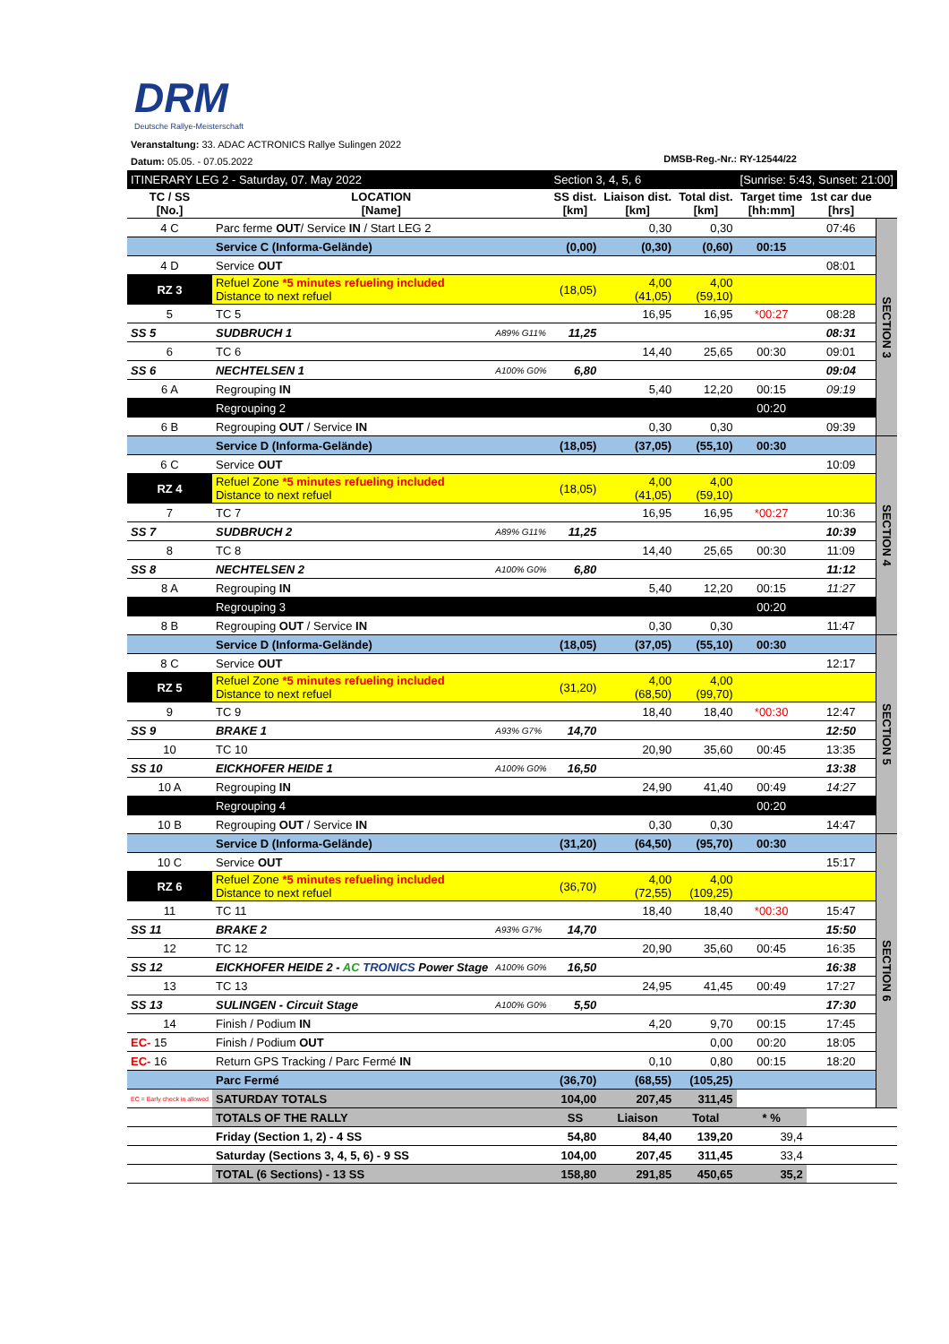DRM
Deutsche Rallye-Meisterschaft
Veranstaltung: 33. ADAC ACTRONICS Rallye Sulingen 2022
Datum: 05.05. - 07.05.2022
DMSB-Reg.-Nr.: RY-12544/22
| ITINERARY LEG 2 - Saturday, 07. May 2022 | | | Section 3, 4, 5, 6 | | | [Sunrise: 5:43, Sunset: 21:00] | | |
| TC / SS [No.] | LOCATION [Name] | | SS dist. [km] | Liaison dist. [km] | Total dist. [km] | Target time [hh:mm] | 1st car due [hrs] | |
| 4 C | Parc ferme OUT / Service IN / Start LEG 2 | | | 0,30 | 0,30 | | 07:46 | SECTION 3 |
| | Service C (Informa-Gelände) | | (0,00) | (0,30) | (0,60) | 00:15 | | |
| 4 D | Service OUT | | | | | | 08:01 | |
| RZ 3 | Refuel Zone *5 minutes refueling included Distance to next refuel | | (18,05) | 4,00 (41,05) | 4,00 (59,10) | | | |
| 5 | TC 5 | | | 16,95 | 16,95 | *00:27 | 08:28 | |
| SS 5 | SUDBRUCH 1 | A89% G11% | 11,25 | | | | 08:31 | |
| 6 | TC 6 | | | 14,40 | 25,65 | 00:30 | 09:01 | |
| SS 6 | NECHTELSEN 1 | A100% G0% | 6,80 | | | | 09:04 | |
| 6 A | Regrouping IN | | | 5,40 | 12,20 | 00:15 | 09:19 | |
| | Regrouping 2 | | | | | 00:20 | | |
| 6 B | Regrouping OUT / Service IN | | | 0,30 | 0,30 | | 09:39 | |
| | Service D (Informa-Gelände) | | (18,05) | (37,05) | (55,10) | 00:30 | | SECTION 4 |
| 6 C | Service OUT | | | | | | 10:09 | |
| RZ 4 | Refuel Zone *5 minutes refueling included Distance to next refuel | | (18,05) | 4,00 (41,05) | 4,00 (59,10) | | | |
| 7 | TC 7 | | | 16,95 | 16,95 | *00:27 | 10:36 | |
| SS 7 | SUDBRUCH 2 | A89% G11% | 11,25 | | | | 10:39 | |
| 8 | TC 8 | | | 14,40 | 25,65 | 00:30 | 11:09 | |
| SS 8 | NECHTELSEN 2 | A100% G0% | 6,80 | | | | 11:12 | |
| 8 A | Regrouping IN | | | 5,40 | 12,20 | 00:15 | 11:27 | |
| | Regrouping 3 | | | | | 00:20 | | |
| 8 B | Regrouping OUT / Service IN | | | 0,30 | 0,30 | | 11:47 | |
| | Service D (Informa-Gelände) | | (18,05) | (37,05) | (55,10) | 00:30 | | SECTION 5 |
| 8 C | Service OUT | | | | | | 12:17 | |
| RZ 5 | Refuel Zone *5 minutes refueling included Distance to next refuel | | (31,20) | 4,00 (68,50) | 4,00 (99,70) | | | |
| 9 | TC 9 | | | 18,40 | 18,40 | *00:30 | 12:47 | |
| SS 9 | BRAKE 1 | A93% G7% | 14,70 | | | | 12:50 | |
| 10 | TC 10 | | | 20,90 | 35,60 | 00:45 | 13:35 | |
| SS 10 | EICKHOFER HEIDE 1 | A100% G0% | 16,50 | | | | 13:38 | |
| 10 A | Regrouping IN | | | 24,90 | 41,40 | 00:49 | 14:27 | |
| | Regrouping 4 | | | | | 00:20 | | |
| 10 B | Regrouping OUT / Service IN | | | 0,30 | 0,30 | | 14:47 | |
| | Service D (Informa-Gelände) | | (31,20) | (64,50) | (95,70) | 00:30 | | SECTION 6 |
| 10 C | Service OUT | | | | | | 15:17 | |
| RZ 6 | Refuel Zone *5 minutes refueling included Distance to next refuel | | (36,70) | 4,00 (72,55) | 4,00 (109,25) | | | |
| 11 | TC 11 | | | 18,40 | 18,40 | *00:30 | 15:47 | |
| SS 11 | BRAKE 2 | A93% G7% | 14,70 | | | | 15:50 | |
| 12 | TC 12 | | | 20,90 | 35,60 | 00:45 | 16:35 | |
| SS 12 | EICKHOFER HEIDE 2 - AC TRONICS Power Stage | A100% G0% | 16,50 | | | | 16:38 | |
| 13 | TC 13 | | | 24,95 | 41,45 | 00:49 | 17:27 | |
| SS 13 | SULINGEN - Circuit Stage | A100% G0% | 5,50 | | | | 17:30 | |
| 14 | Finish / Podium IN | | | 4,20 | 9,70 | 00:15 | 17:45 | |
| EC- 15 | Finish / Podium OUT | | | | 0,00 | 00:20 | 18:05 | |
| EC- 16 | Return GPS Tracking / Parc Fermé IN | | | 0,10 | 0,80 | 00:15 | 18:20 | |
| | Parc Fermé | | (36,70) | (68,55) | (105,25) | | | |
| EC = Early check in allowed | SATURDAY TOTALS | | 104,00 | 207,45 | 311,45 | | | |
| | TOTALS OF THE RALLY | | SS | Liaison | Total | * % | | |
| | Friday (Section 1, 2) - 4 SS | | 54,80 | 84,40 | 139,20 | 39,4 | | |
| | Saturday (Sections 3, 4, 5, 6) - 9 SS | | 104,00 | 207,45 | 311,45 | 33,4 | | |
| | TOTAL (6 Sections) - 13 SS | | 158,80 | 291,85 | 450,65 | 35,2 | | |